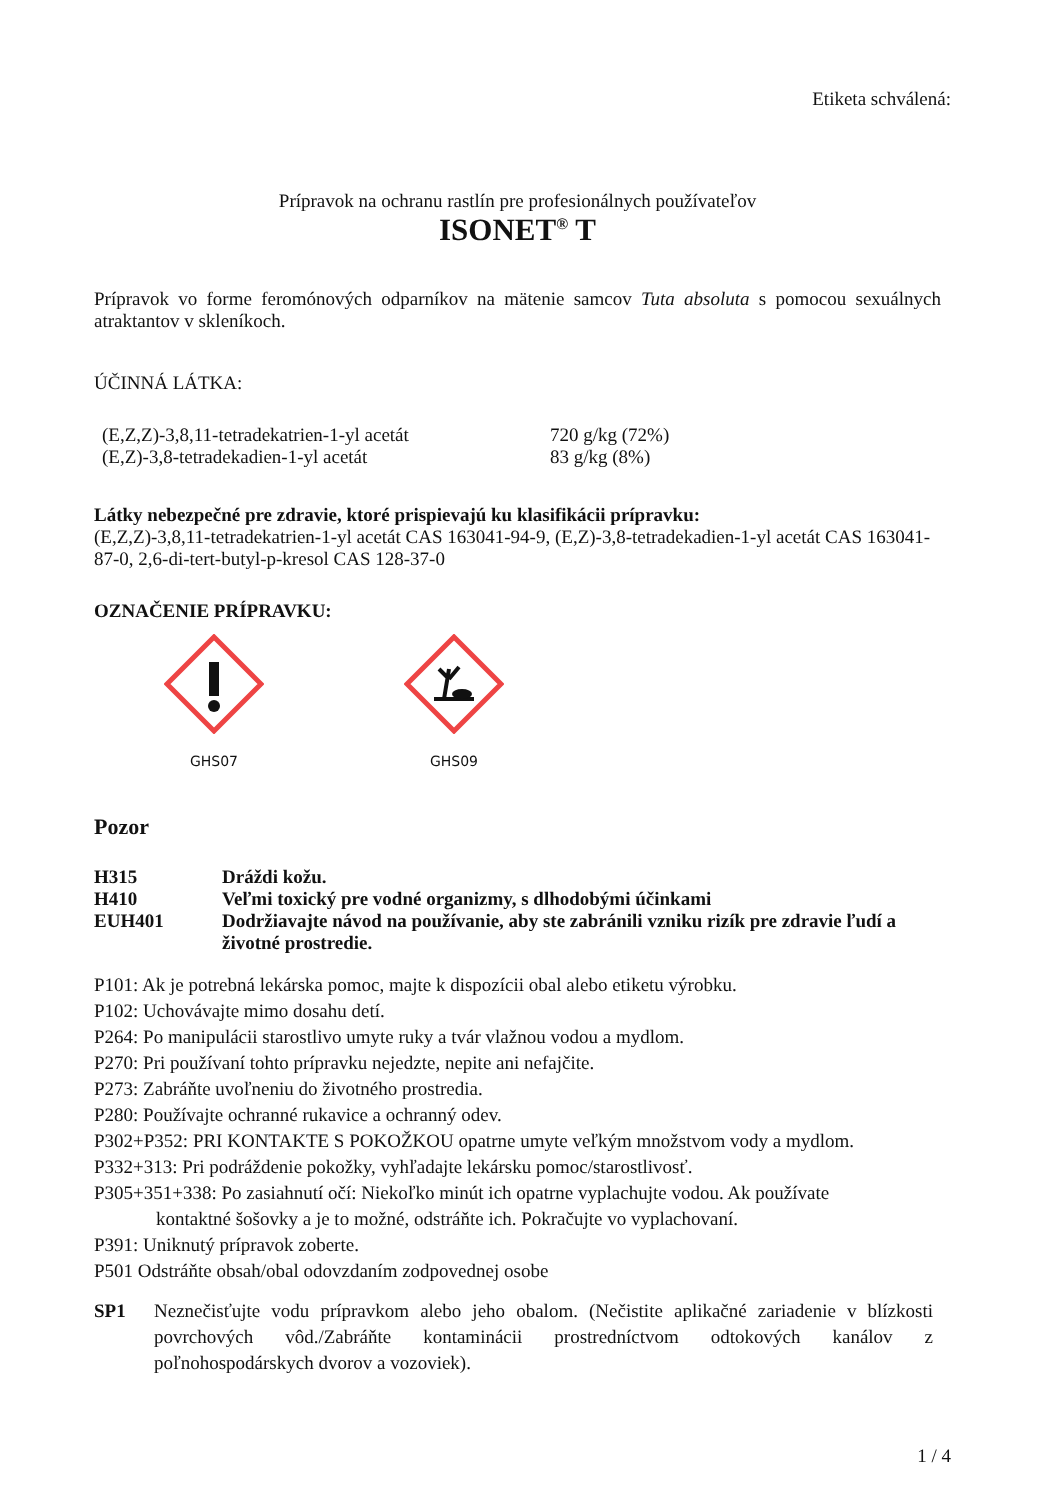Etiketa schválená:
Prípravok na ochranu rastlín pre profesionálnych používateľov
ISONET<sup>®</sup> T
Prípravok vo forme feromónových odparníkov na mätenie samcov Tuta absoluta s pomocou sexuálnych atraktantov v skleníkoch.
ÚČINNÁ LÁTKA:
| (E,Z,Z)-3,8,11-tetradekatrien-1-yl acetát | 720 g/kg (72%) |
| (E,Z)-3,8-tetradekadien-1-yl acetát | 83 g/kg (8%) |
Látky nebezpečné pre zdravie, ktoré prispievajú ku klasifikácii prípravku:
(E,Z,Z)-3,8,11-tetradekatrien-1-yl acetát CAS 163041-94-9, (E,Z)-3,8-tetradekadien-1-yl acetát CAS 163041-87-0, 2,6-di-tert-butyl-p-kresol CAS 128-37-0
OZNAČENIE PRÍPRAVKU:
GHS07
GHS09
Pozor
| H315 | Dráždi kožu. |
| H410 | Veľmi toxický pre vodné organizmy, s dlhodobými účinkami |
| EUH401 | Dodržiavajte návod na používanie, aby ste zabránili vzniku rizík pre zdravie ľudí a životné prostredie. |
P101: Ak je potrebná lekárska pomoc, majte k dispozícii obal alebo etiketu výrobku.
P102: Uchovávajte mimo dosahu detí.
P264: Po manipulácii starostlivo umyte ruky a tvár vlažnou vodou a mydlom.
P270: Pri používaní tohto prípravku nejedzte, nepite ani nefajčite.
P273: Zabráňte uvoľneniu do životného prostredia.
P280: Používajte ochranné rukavice a ochranný odev.
P302+P352: PRI KONTAKTE S POKOŽKOU opatrne umyte veľkým množstvom vody a mydlom.
P332+313: Pri podráždenie pokožky, vyhľadajte lekársku pomoc/starostlivosť.
P305+351+338: Po zasiahnutí očí: Niekoľko minút ich opatrne vyplachujte vodou. Ak používate
kontaktné šošovky a je to možné, odstráňte ich. Pokračujte vo vyplachovaní.
P391: Uniknutý prípravok zoberte.
P501 Odstráňte obsah/obal odovzdaním zodpovednej osobe
| SP1 | Neznečisťujte vodu prípravkom alebo jeho obalom. (Nečistite aplikačné zariadenie v blízkosti povrchových vôd./Zabráňte kontaminácii prostredníctvom odtokových kanálov z poľnohospodárskych dvorov a vozoviek). |
1 / 4